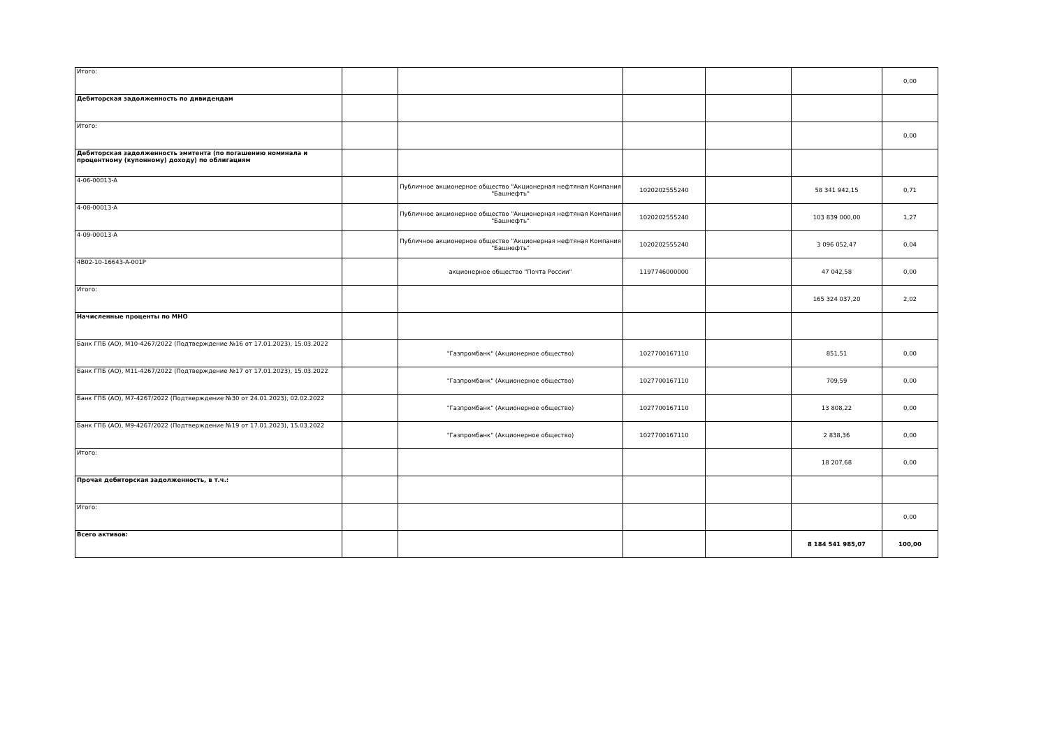| Итого: | | | | | | 0,00 |
| Дебиторская задолженность по дивидендам | | | | | | |
| Итого: | | | | | | 0,00 |
| Дебиторская задолженность эмитента (по погашению номинала и процентному (купонному) доходу) по облигациям | | | | | | |
| 4-06-00013-A | | Публичное акционерное общество "Акционерная нефтяная Компания "Башнефть" | 1020202555240 | | 58 341 942,15 | 0,71 |
| 4-08-00013-A | | Публичное акционерное общество "Акционерная нефтяная Компания "Башнефть" | 1020202555240 | | 103 839 000,00 | 1,27 |
| 4-09-00013-A | | Публичное акционерное общество "Акционерная нефтяная Компания "Башнефть" | 1020202555240 | | 3 096 052,47 | 0,04 |
| 4B02-10-16643-A-001P | | акционерное общество "Почта России" | 1197746000000 | | 47 042,58 | 0,00 |
| Итого: | | | | | 165 324 037,20 | 2,02 |
| Начисленные проценты по МНО | | | | | | |
| Банк ГПБ (АО), M10-4267/2022 (Подтверждение №16 от 17.01.2023), 15.03.2022 | | "Газпромбанк" (Акционерное общество) | 1027700167110 | | 851,51 | 0,00 |
| Банк ГПБ (АО), M11-4267/2022 (Подтверждение №17 от 17.01.2023), 15.03.2022 | | "Газпромбанк" (Акционерное общество) | 1027700167110 | | 709,59 | 0,00 |
| Банк ГПБ (АО), M7-4267/2022 (Подтверждение №30 от 24.01.2023), 02.02.2022 | | "Газпромбанк" (Акционерное общество) | 1027700167110 | | 13 808,22 | 0,00 |
| Банк ГПБ (АО), M9-4267/2022 (Подтверждение №19 от 17.01.2023), 15.03.2022 | | "Газпромбанк" (Акционерное общество) | 1027700167110 | | 2 838,36 | 0,00 |
| Итого: | | | | | 18 207,68 | 0,00 |
| Прочая дебиторская задолженность, в т.ч.: | | | | | | |
| Итого: | | | | | | 0,00 |
| Всего активов: | | | | | 8 184 541 985,07 | 100,00 |